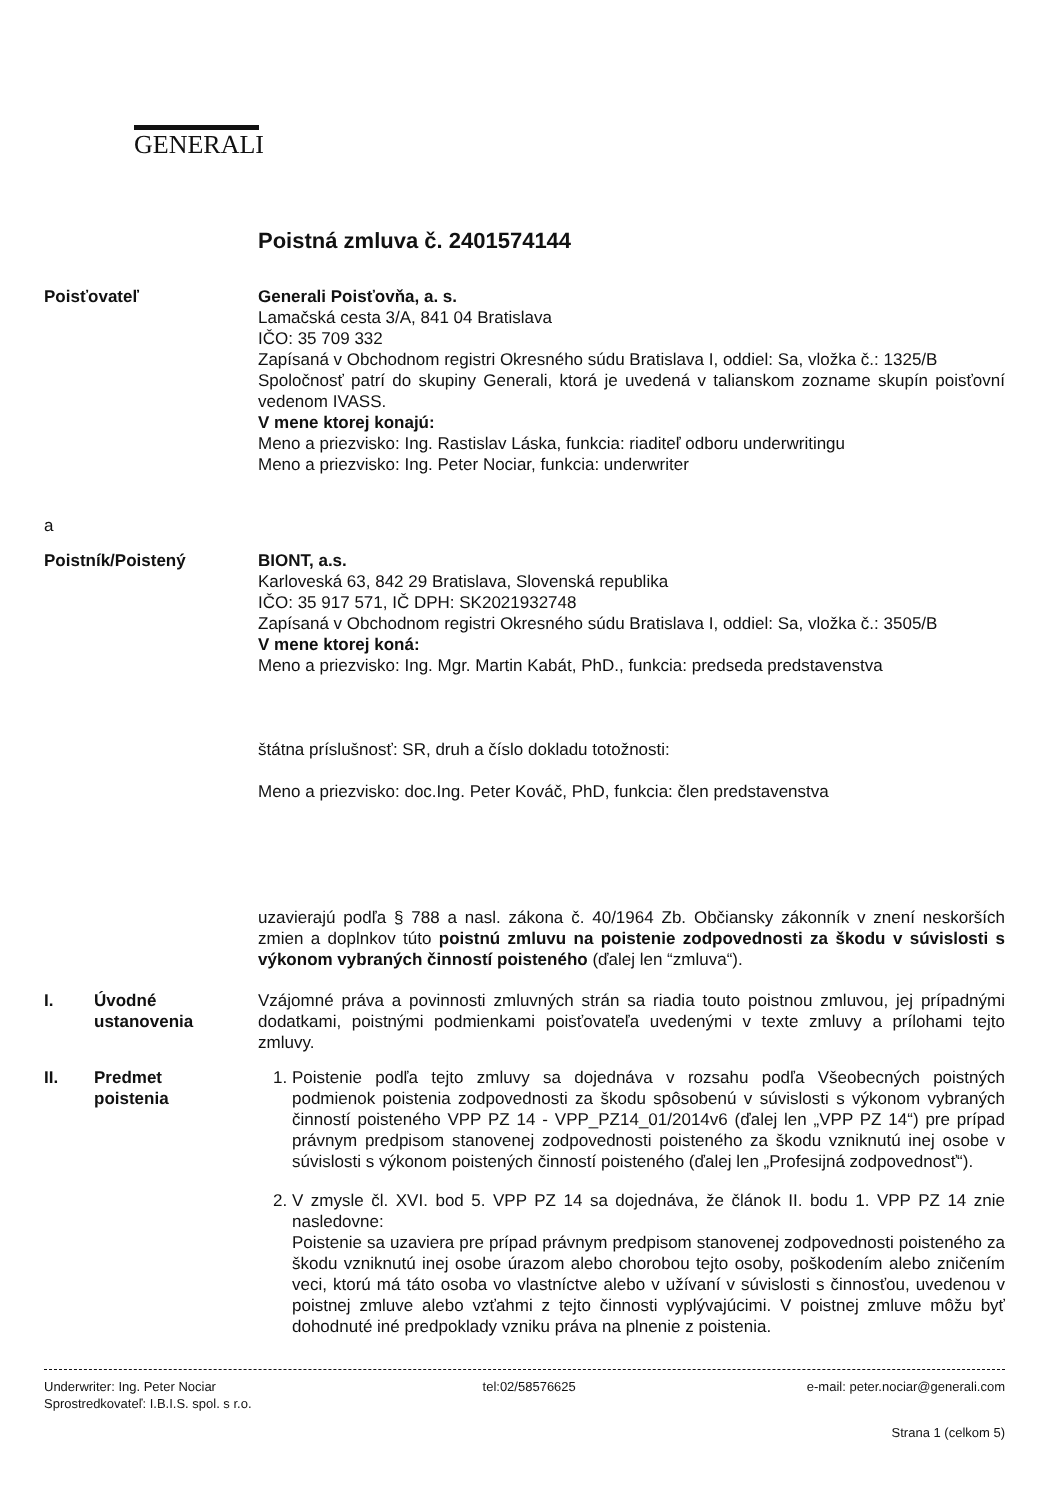GENERALI
Poistná zmluva č. 2401574144
Poisťovateľ Generali Poisťovňa, a. s.
Lamačská cesta 3/A, 841 04 Bratislava
IČO: 35 709 332
Zapísaná v Obchodnom registri Okresného súdu Bratislava I, oddiel: Sa, vložka č.: 1325/B
Spoločnosť patrí do skupiny Generali, ktorá je uvedená v talianskom zozname skupín poisťovní vedenom IVASS.
V mene ktorej konajú:
Meno a priezvisko: Ing. Rastislav Láska, funkcia: riaditeľ odboru underwritingu
Meno a priezvisko: Ing. Peter Nociar, funkcia: underwriter
a
Poistník/Poistený BIONT, a.s.
Karloveská 63, 842 29 Bratislava, Slovenská republika
IČO: 35 917 571, IČ DPH: SK2021932748
Zapísaná v Obchodnom registri Okresného súdu Bratislava I, oddiel: Sa, vložka č.: 3505/B
V mene ktorej koná:
Meno a priezvisko: Ing. Mgr. Martin Kabát, PhD., funkcia: predseda predstavenstva
štátna príslušnosť: SR, druh a číslo dokladu totožnosti:
Meno a priezvisko: doc.Ing. Peter Kováč, PhD, funkcia: člen predstavenstva
uzavierajú podľa § 788 a nasl. zákona č. 40/1964 Zb. Občiansky zákonník v znení neskorších zmien a doplnkov túto poistnú zmluvu na poistenie zodpovednosti za škodu v súvislosti s výkonom vybraných činností poisteného (ďalej len “zmluva“).
I. Úvodné
ustanovenia
Vzájomné práva a povinnosti zmluvných strán sa riadia touto poistnou zmluvou, jej prípadnými dodatkami, poistnými podmienkami poisťovateľa uvedenými v texte zmluvy a prílohami tejto zmluvy.
II. Predmet
poistenia
1. Poistenie podľa tejto zmluvy sa dojednáva v rozsahu podľa Všeobecných poistných podmienok poistenia zodpovednosti za škodu spôsobenú v súvislosti s výkonom vybraných činností poisteného VPP PZ 14 - VPP_PZ14_01/2014v6 (ďalej len „VPP PZ 14“) pre prípad právnym predpisom stanovenej zodpovednosti poisteného za škodu vzniknutú inej osobe v súvislosti s výkonom poistených činností poisteného (ďalej len „Profesijná zodpovednosť“).
2. V zmysle čl. XVI. bod 5. VPP PZ 14 sa dojednáva, že článok II. bodu 1. VPP PZ 14 znie nasledovne:
Poistenie sa uzaviera pre prípad právnym predpisom stanovenej zodpovednosti poisteného za škodu vzniknutú inej osobe úrazom alebo chorobou tejto osoby, poškodením alebo zničením veci, ktorú má táto osoba vo vlastníctve alebo v užívaní v súvislosti s činnosťou, uvedenou v poistnej zmluve alebo vzťahmi z tejto činnosti vyplývajúcimi. V poistnej zmluve môžu byť dohodnuté iné predpoklady vzniku práva na plnenie z poistenia.
Underwriter: Ing. Peter Nociar
Sprostredkovateľ: I.B.I.S. spol. s r.o.
tel:02/58576625 e-mail: peter.nociar@generali.com
Strana 1 (celkom 5)